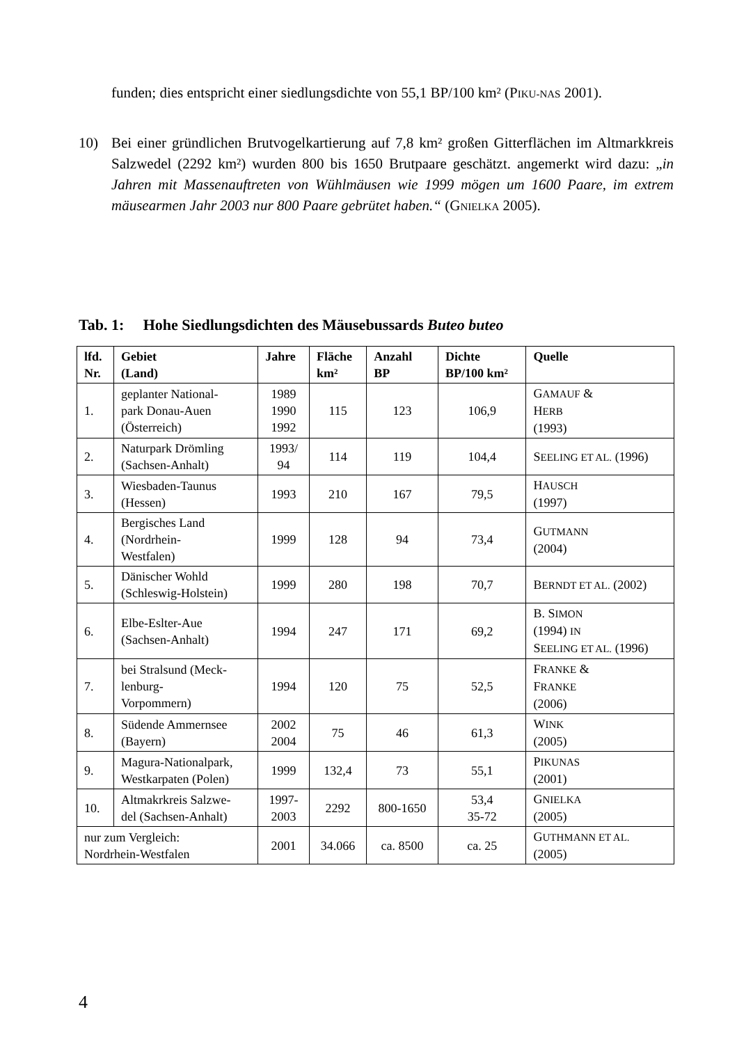funden; dies entspricht einer siedlungsdichte von 55,1 BP/100 km² (PIKU-NAS 2001).
10) Bei einer gründlichen Brutvogelkartierung auf 7,8 km² großen Gitterflächen im Altmarkkreis Salzwedel (2292 km²) wurden 800 bis 1650 Brutpaare geschätzt. angemerkt wird dazu: „in Jahren mit Massenauftreten von Wühlmäusen wie 1999 mögen um 1600 Paare, im extrem mäusearmen Jahr 2003 nur 800 Paare gebrütet haben.“ (GNIELKA 2005).
Tab. 1: Hohe Siedlungsdichten des Mäusebussards Buteo buteo
| lfd. Nr. | Gebiet (Land) | Jahre | Fläche km² | Anzahl BP | Dichte BP/100 km² | Quelle |
| --- | --- | --- | --- | --- | --- | --- |
| 1. | geplanter National- park Donau-Auen (Österreich) | 1989 1990 1992 | 115 | 123 | 106,9 | G AMAUF & H ERB (1993) |
| 2. | Naturpark Drömling (Sachsen-Anhalt) | 1993/ 94 | 114 | 119 | 104,4 | S EELING ET AL. (1996) |
| 3. | Wiesbaden-Taunus (Hessen) | 1993 | 210 | 167 | 79,5 | H AUSCH (1997) |
| 4. | Bergisches Land (Nordrhein- Westfalen) | 1999 | 128 | 94 | 73,4 | G UTMANN (2004) |
| 5. | Dänischer Wohld (Schleswig-Holstein) | 1999 | 280 | 198 | 70,7 | B ERNDT ET AL. (2002) |
| 6. | Elbe-Eslter-Aue (Sachsen-Anhalt) | 1994 | 247 | 171 | 69,2 | B. S IMON (1994) IN S EELING ET AL. (1996) |
| 7. | bei Stralsund (Meck- lenburg- Vorpommern) | 1994 | 120 | 75 | 52,5 | F RANKE & F RANKE (2006) |
| 8. | Südende Ammernsee (Bayern) | 2002 2004 | 75 | 46 | 61,3 | W INK (2005) |
| 9. | Magura-Nationalpark, Westkarpaten (Polen) | 1999 | 132,4 | 73 | 55,1 | P IKUNAS (2001) |
| 10. | Altmakrkreis Salzwe- del (Sachsen-Anhalt) | 1997- 2003 | 2292 | 800-1650 | 53,4 35-72 | G NIELKA (2005) |
| nur zum Vergleich: Nordrhein-Westfalen | | 2001 | 34.066 | ca. 8500 | ca. 25 | G UTHMANN ET AL. (2005) |
4